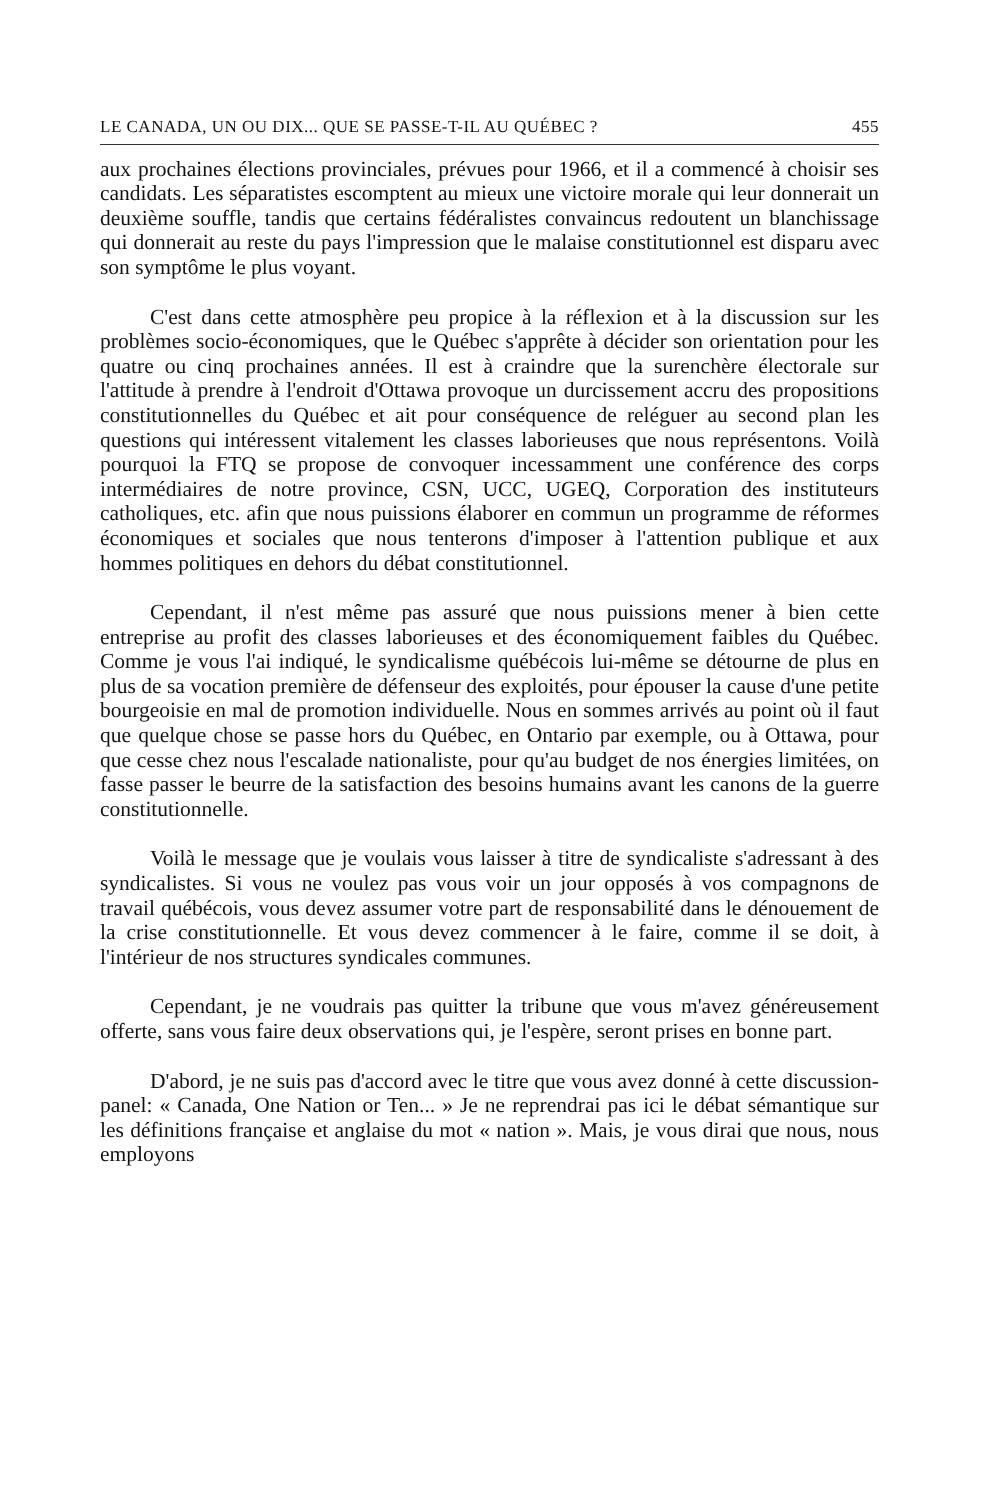LE CANADA, UN OU DIX... QUE SE PASSE-T-IL AU QUÉBEC ? 455
aux prochaines élections provinciales, prévues pour 1966, et il a commencé à choisir ses candidats. Les séparatistes escomptent au mieux une victoire morale qui leur donnerait un deuxième souffle, tandis que certains fédéralistes convaincus redoutent un blanchissage qui donnerait au reste du pays l'impression que le malaise constitutionnel est disparu avec son symptôme le plus voyant.
C'est dans cette atmosphère peu propice à la réflexion et à la discussion sur les problèmes socio-économiques, que le Québec s'apprête à décider son orientation pour les quatre ou cinq prochaines années. Il est à craindre que la surenchère électorale sur l'attitude à prendre à l'endroit d'Ottawa provoque un durcissement accru des propositions constitutionnelles du Québec et ait pour conséquence de reléguer au second plan les questions qui intéressent vitalement les classes laborieuses que nous représentons. Voilà pourquoi la FTQ se propose de convoquer incessamment une conférence des corps intermédiaires de notre province, CSN, UCC, UGEQ, Corporation des instituteurs catholiques, etc. afin que nous puissions élaborer en commun un programme de réformes économiques et sociales que nous tenterons d'imposer à l'attention publique et aux hommes politiques en dehors du débat constitutionnel.
Cependant, il n'est même pas assuré que nous puissions mener à bien cette entreprise au profit des classes laborieuses et des économiquement faibles du Québec. Comme je vous l'ai indiqué, le syndicalisme québécois lui-même se détourne de plus en plus de sa vocation première de défenseur des exploités, pour épouser la cause d'une petite bourgeoisie en mal de promotion individuelle. Nous en sommes arrivés au point où il faut que quelque chose se passe hors du Québec, en Ontario par exemple, ou à Ottawa, pour que cesse chez nous l'escalade nationaliste, pour qu'au budget de nos énergies limitées, on fasse passer le beurre de la satisfaction des besoins humains avant les canons de la guerre constitutionnelle.
Voilà le message que je voulais vous laisser à titre de syndicaliste s'adressant à des syndicalistes. Si vous ne voulez pas vous voir un jour opposés à vos compagnons de travail québécois, vous devez assumer votre part de responsabilité dans le dénouement de la crise constitutionnelle. Et vous devez commencer à le faire, comme il se doit, à l'intérieur de nos structures syndicales communes.
Cependant, je ne voudrais pas quitter la tribune que vous m'avez généreusement offerte, sans vous faire deux observations qui, je l'espère, seront prises en bonne part.
D'abord, je ne suis pas d'accord avec le titre que vous avez donné à cette discussion-panel: « Canada, One Nation or Ten... » Je ne reprendrai pas ici le débat sémantique sur les définitions française et anglaise du mot « nation ». Mais, je vous dirai que nous, nous employons